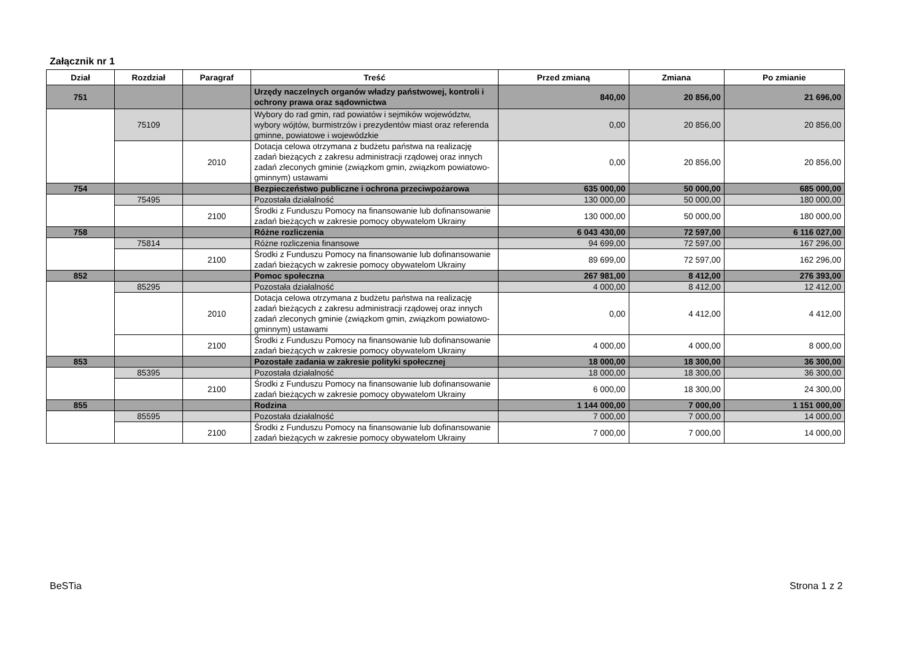Załącznik nr 1
| Dział | Rozdział | Paragraf | Treść | Przed zmianą | Zmiana | Po zmianie |
| --- | --- | --- | --- | --- | --- | --- |
| 751 | | | Urzędy naczelnych organów władzy państwowej, kontroli i ochrony prawa oraz sądownictwa | 840,00 | 20 856,00 | 21 696,00 |
| | 75109 | | Wybory do rad gmin, rad powiatów i sejmików województw, wybory wójtów, burmistrzów i prezydentów miast oraz referenda gminne, powiatowe i wojewódzkie | 0,00 | 20 856,00 | 20 856,00 |
| | | 2010 | Dotacja celowa otrzymana z budżetu państwa na realizację zadań bieżących z zakresu administracji rządowej oraz innych zadań zleconych gminie (związkom gmin, związkom powiatowo-gminnym) ustawami | 0,00 | 20 856,00 | 20 856,00 |
| 754 | | | Bezpieczeństwo publiczne i ochrona przeciwpożarowa | 635 000,00 | 50 000,00 | 685 000,00 |
| | 75495 | | Pozostała działalność | 130 000,00 | 50 000,00 | 180 000,00 |
| | | 2100 | Środki z Funduszu Pomocy na finansowanie lub dofinansowanie zadań bieżących w zakresie pomocy obywatelom Ukrainy | 130 000,00 | 50 000,00 | 180 000,00 |
| 758 | | | Różne rozliczenia | 6 043 430,00 | 72 597,00 | 6 116 027,00 |
| | 75814 | | Różne rozliczenia finansowe | 94 699,00 | 72 597,00 | 167 296,00 |
| | | 2100 | Środki z Funduszu Pomocy na finansowanie lub dofinansowanie zadań bieżących w zakresie pomocy obywatelom Ukrainy | 89 699,00 | 72 597,00 | 162 296,00 |
| 852 | | | Pomoc społeczna | 267 981,00 | 8 412,00 | 276 393,00 |
| | 85295 | | Pozostała działalność | 4 000,00 | 8 412,00 | 12 412,00 |
| | | 2010 | Dotacja celowa otrzymana z budżetu państwa na realizację zadań bieżących z zakresu administracji rządowej oraz innych zadań zleconych gminie (związkom gmin, związkom powiatowo-gminnym) ustawami | 0,00 | 4 412,00 | 4 412,00 |
| | | 2100 | Środki z Funduszu Pomocy na finansowanie lub dofinansowanie zadań bieżących w zakresie pomocy obywatelom Ukrainy | 4 000,00 | 4 000,00 | 8 000,00 |
| 853 | | | Pozostałe zadania w zakresie polityki społecznej | 18 000,00 | 18 300,00 | 36 300,00 |
| | 85395 | | Pozostała działalność | 18 000,00 | 18 300,00 | 36 300,00 |
| | | 2100 | Środki z Funduszu Pomocy na finansowanie lub dofinansowanie zadań bieżących w zakresie pomocy obywatelom Ukrainy | 6 000,00 | 18 300,00 | 24 300,00 |
| 855 | | | Rodzina | 1 144 000,00 | 7 000,00 | 1 151 000,00 |
| | 85595 | | Pozostała działalność | 7 000,00 | 7 000,00 | 14 000,00 |
| | | 2100 | Środki z Funduszu Pomocy na finansowanie lub dofinansowanie zadań bieżących w zakresie pomocy obywatelom Ukrainy | 7 000,00 | 7 000,00 | 14 000,00 |
BeSTia Strona 1 z 2